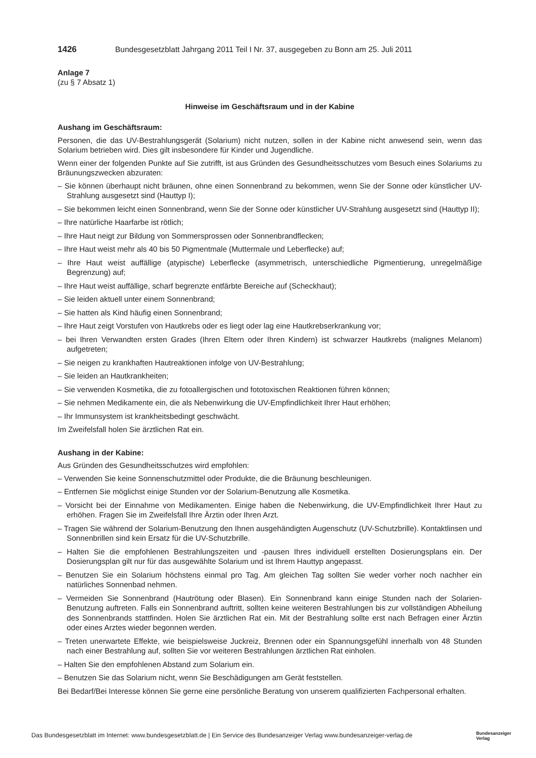1426 Bundesgesetzblatt Jahrgang 2011 Teil I Nr. 37, ausgegeben zu Bonn am 25. Juli 2011
Anlage 7
(zu § 7 Absatz 1)
Hinweise im Geschäftsraum und in der Kabine
Aushang im Geschäftsraum:
Personen, die das UV-Bestrahlungsgerät (Solarium) nicht nutzen, sollen in der Kabine nicht anwesend sein, wenn das Solarium betrieben wird. Dies gilt insbesondere für Kinder und Jugendliche.
Wenn einer der folgenden Punkte auf Sie zutrifft, ist aus Gründen des Gesundheitsschutzes vom Besuch eines Solariums zu Bräunungszwecken abzuraten:
– Sie können überhaupt nicht bräunen, ohne einen Sonnenbrand zu bekommen, wenn Sie der Sonne oder künstlicher UV-Strahlung ausgesetzt sind (Hauttyp I);
– Sie bekommen leicht einen Sonnenbrand, wenn Sie der Sonne oder künstlicher UV-Strahlung ausgesetzt sind (Hauttyp II);
– Ihre natürliche Haarfarbe ist rötlich;
– Ihre Haut neigt zur Bildung von Sommersprossen oder Sonnenbrandflecken;
– Ihre Haut weist mehr als 40 bis 50 Pigmentmale (Muttermale und Leberflecke) auf;
– Ihre Haut weist auffällige (atypische) Leberflecke (asymmetrisch, unterschiedliche Pigmentierung, unregelmäßige Begrenzung) auf;
– Ihre Haut weist auffällige, scharf begrenzte entfärbte Bereiche auf (Scheckhaut);
– Sie leiden aktuell unter einem Sonnenbrand;
– Sie hatten als Kind häufig einen Sonnenbrand;
– Ihre Haut zeigt Vorstufen von Hautkrebs oder es liegt oder lag eine Hautkrebserkrankung vor;
– bei Ihren Verwandten ersten Grades (Ihren Eltern oder Ihren Kindern) ist schwarzer Hautkrebs (malignes Melanom) aufgetreten;
– Sie neigen zu krankhaften Hautreaktionen infolge von UV-Bestrahlung;
– Sie leiden an Hautkrankheiten;
– Sie verwenden Kosmetika, die zu fotoallergischen und fototoxischen Reaktionen führen können;
– Sie nehmen Medikamente ein, die als Nebenwirkung die UV-Empfindlichkeit Ihrer Haut erhöhen;
– Ihr Immunsystem ist krankheitsbedingt geschwächt.
Im Zweifelsfall holen Sie ärztlichen Rat ein.
Aushang in der Kabine:
Aus Gründen des Gesundheitsschutzes wird empfohlen:
– Verwenden Sie keine Sonnenschutzmittel oder Produkte, die die Bräunung beschleunigen.
– Entfernen Sie möglichst einige Stunden vor der Solarium-Benutzung alle Kosmetika.
– Vorsicht bei der Einnahme von Medikamenten. Einige haben die Nebenwirkung, die UV-Empfindlichkeit Ihrer Haut zu erhöhen. Fragen Sie im Zweifelsfall Ihre Ärztin oder Ihren Arzt.
– Tragen Sie während der Solarium-Benutzung den Ihnen ausgehändigten Augenschutz (UV-Schutzbrille). Kontaktlinsen und Sonnenbrillen sind kein Ersatz für die UV-Schutzbrille.
– Halten Sie die empfohlenen Bestrahlungszeiten und -pausen Ihres individuell erstellten Dosierungsplans ein. Der Dosierungsplan gilt nur für das ausgewählte Solarium und ist Ihrem Hauttyp angepasst.
– Benutzen Sie ein Solarium höchstens einmal pro Tag. Am gleichen Tag sollten Sie weder vorher noch nachher ein natürliches Sonnenbad nehmen.
– Vermeiden Sie Sonnenbrand (Hautrötung oder Blasen). Ein Sonnenbrand kann einige Stunden nach der Solarien-Benutzung auftreten. Falls ein Sonnenbrand auftritt, sollten keine weiteren Bestrahlungen bis zur vollständigen Abheilung des Sonnenbrands stattfinden. Holen Sie ärztlichen Rat ein. Mit der Bestrahlung sollte erst nach Befragen einer Ärztin oder eines Arztes wieder begonnen werden.
– Treten unerwartete Effekte, wie beispielsweise Juckreiz, Brennen oder ein Spannungsgefühl innerhalb von 48 Stunden nach einer Bestrahlung auf, sollten Sie vor weiteren Bestrahlungen ärztlichen Rat einholen.
– Halten Sie den empfohlenen Abstand zum Solarium ein.
– Benutzen Sie das Solarium nicht, wenn Sie Beschädigungen am Gerät feststellen.
Bei Bedarf/Bei Interesse können Sie gerne eine persönliche Beratung von unserem qualifizierten Fachpersonal erhalten.
Das Bundesgesetzblatt im Internet: www.bundesgesetzblatt.de | Ein Service des Bundesanzeiger Verlag www.bundesanzeiger-verlag.de Bundesanzeiger
Verlag